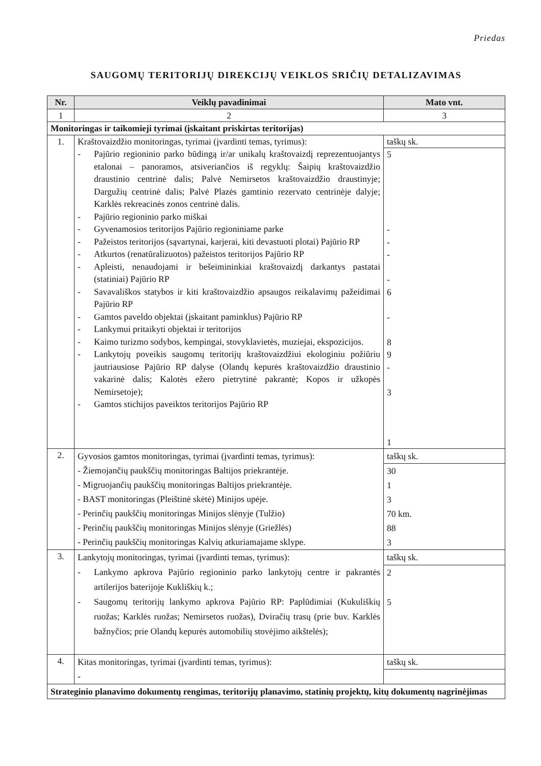Priedas
SAUGOMŲ TERITORIJŲ DIREKCIJŲ VEIKLOS SRIČIŲ DETALIZAVIMAS
| Nr. | Veiklų pavadinimai | Mato vnt. |
| --- | --- | --- |
| 1 | 2 | 3 |
| Monitoringas ir taikomieji tyrimai (įskaitant priskirtas teritorijas) | | |
| 1. | Kraštovaizdžio monitoringas, tyrimai (įvardinti temas, tyrimus): - Pajūrio regioninio parko būdingą ir/ar unikalų kraštovaizdį reprezentuojantys etalonai – panoramos, atsiveriančios iš regyklų: Šaipių kraštovaizdžio draustinio centrinė dalis; Palvė Nemirsetos kraštovaizdžio draustinyje; Dargužių centrinė dalis; Palvė Plazės gamtinio rezervato centrinėje dalyje; Karklės rekreacinės zonos centrinė dalis. - Pajūrio regioninio parko miškai - Gyvenamosios teritorijos Pajūrio regioniniame parke - Pažeistos teritorijos (sąvartynai, karjerai, kiti devastuoti plotai) Pajūrio RP - Atkurtos (renatūralizuotos) pažeistos teritorijos Pajūrio RP - Apleisti, nenaudojami ir bešeimininkiai kraštovaizdį darkantys pastatai (statiniai) Pajūrio RP - Savavališkos statybos ir kiti kraštovaizdžio apsaugos reikalavimų pažeidimai Pajūrio RP - Gamtos paveldo objektai (įskaitant paminklus) Pajūrio RP - Lankymui pritaikyti objektai ir teritorijos - Kaimo turizmo sodybos, kempingai, stovyklavietės, muziejai, ekspozicijos. - Lankytojų poveikis saugomų teritorijų kraštovaizdžiui ekologiniu požiūriu jautriausiose Pajūrio RP dalyse (Olandų kepurės kraštovaizdžio draustinio vakarinė dalis; Kalotės ežero pietrytinė pakrantė; Kopos ir užkopės Nemirsetoje); - Gamtos stichijos paveiktos teritorijos Pajūrio RP | taškų sk. 5 - - - - 6 - 8 9 - 3 1 |
| 2. | Gyvosios gamtos monitoringas, tyrimai (įvardinti temas, tyrimus): - Žiemojančių paukščių monitoringas Baltijos priekrantėje. - Migruojančių paukščių monitoringas Baltijos priekrantėje. - BAST monitoringas (Pleištinė skėtė) Minijos upėje. - Perinčių paukščių monitoringas Minijos slėnyje (Tulžio) - Perinčių paukščių monitoringas Minijos slėnyje (Griežlės) - Perinčių paukščių monitoringas Kalvių atkuriamajame sklype. | taškų sk. 30 1 3 70 km. 88 3 |
| 3. | Lankytojų monitoringas, tyrimai (įvardinti temas, tyrimus): - Lankymo apkrova Pajūrio regioninio parko lankytojų centre ir pakrantės artilerijos baterijoje Kukliškių k.; - Saugomų teritorijų lankymo apkrova Pajūrio RP: Paplūdimiai (Kukuliškių ruožas; Karklės ruožas; Nemirsetos ruožas), Dviračių trasų (prie buv. Karklės bažnyčios; prie Olandų kepurės automobilių stovėjimo aikštelės); | taškų sk. 2 5 |
| 4. | Kitas monitoringas, tyrimai (įvardinti temas, tyrimus): - | taškų sk. |
| Strateginio planavimo dokumentų rengimas, teritorijų planavimo, statinių projektų, kitų dokumentų nagrinėjimas | | |